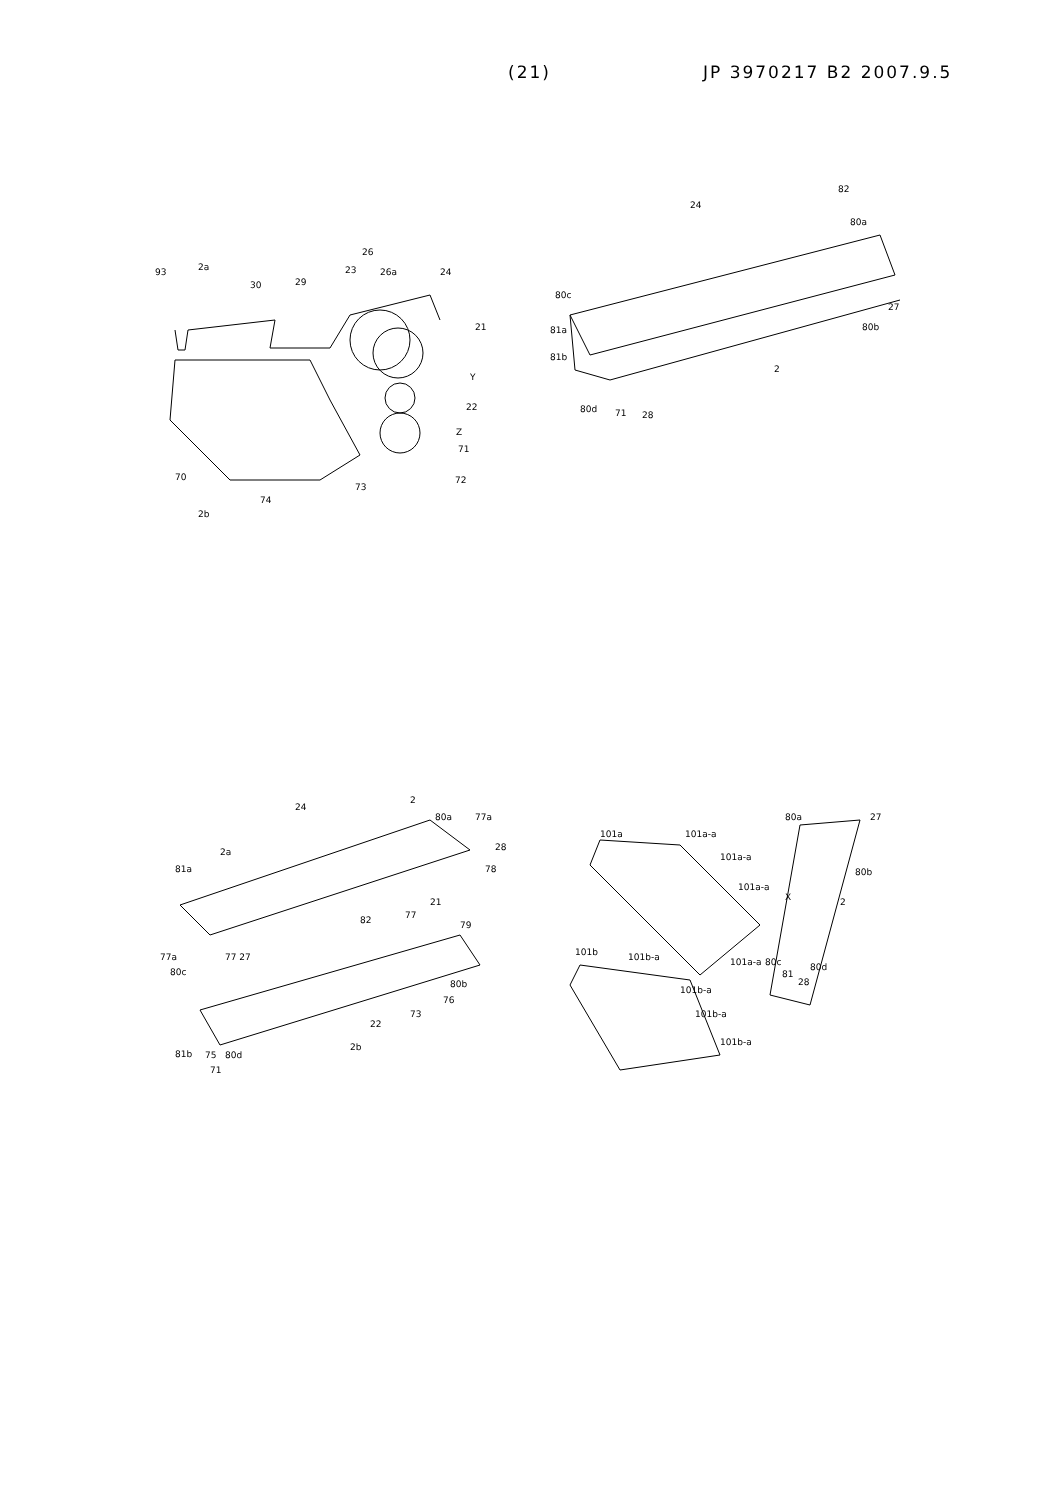(21) JP 3970217 B2 2007.9.5
2a
93
30
29
23
26
26a
24
21
Y
22
Z
71
72
73
70
74
2b
82
24
80a
80c
81a
81b
27
80b
2
80d
71
28
24
2
80a
77a
2a
28
78
81a
21
82
77
79
77a
77 27
80c
80b
76
73
22
2b
81b
75
80d
71
101a
101a-a
101a-a
101a-a
101a-a
80a
27
80b
X
2
101b
101b-a
101b-a
101b-a
101b-a
80c
81
80d
28